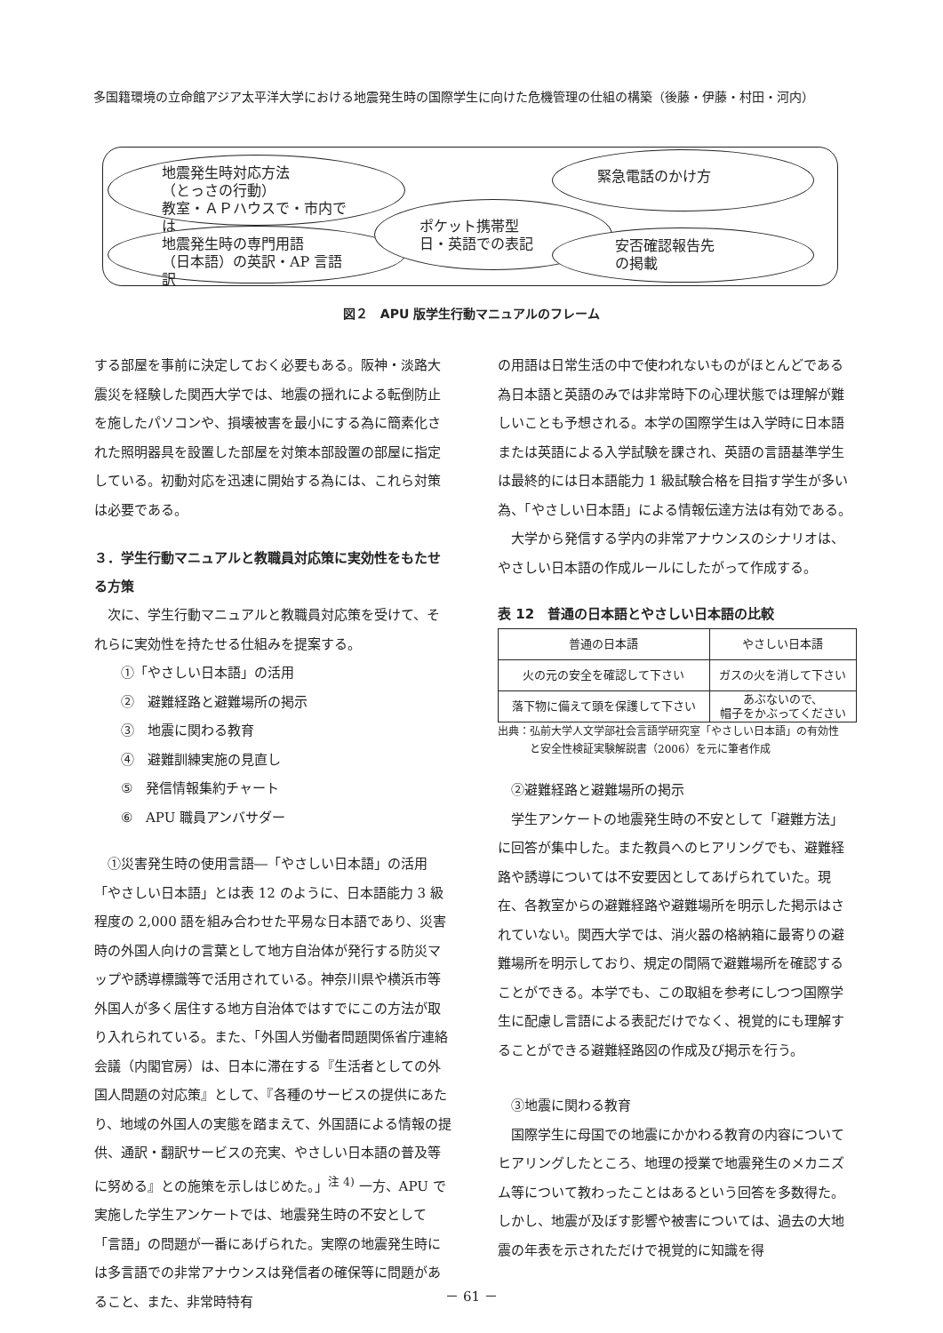多国籍環境の立命館アジア太平洋大学における地震発生時の国際学生に向けた危機管理の仕組の構築（後藤・伊藤・村田・河内）
地震発生時対応方法
（とっさの行動）
教室・ＡＰハウスで・市内では
地震発生時の専門用語
（日本語）の英訳・AP 言語訳
ポケット携帯型
日・英語での表記
緊急電話のかけ方
安否確認報告先
の掲載
図２　APU 版学生行動マニュアルのフレーム
する部屋を事前に決定しておく必要もある。阪神・淡路大震災を経験した関西大学では、地震の揺れによる転倒防止を施したパソコンや、損壊被害を最小にする為に簡素化された照明器具を設置した部屋を対策本部設置の部屋に指定している。初動対応を迅速に開始する為には、これら対策は必要である。
３．学生行動マニュアルと教職員対応策に実効性をもたせる方策
　次に、学生行動マニュアルと教職員対応策を受けて、それらに実効性を持たせる仕組みを提案する。
①「やさしい日本語」の活用
②　避難経路と避難場所の掲示
③　地震に関わる教育
④　避難訓練実施の見直し
⑤　発信情報集約チャート
⑥　APU 職員アンバサダー
　①災害発生時の使用言語―「やさしい日本語」の活用
「やさしい日本語」とは表 12 のように、日本語能力 3 級程度の 2,000 語を組み合わせた平易な日本語であり、災害時の外国人向けの言葉として地方自治体が発行する防災マップや誘導標識等で活用されている。神奈川県や横浜市等外国人が多く居住する地方自治体ではすでにこの方法が取り入れられている。また、「外国人労働者問題関係省庁連絡会議（内閣官房）は、日本に滞在する『生活者としての外国人問題の対応策』として、『各種のサービスの提供にあたり、地域の外国人の実態を踏まえて、外国語による情報の提供、通訳・翻訳サービスの充実、やさしい日本語の普及等に努める』との施策を示しはじめた。」<sup>注 4)</sup> 一方、APU で実施した学生アンケートでは、地震発生時の不安として「言語」の問題が一番にあげられた。実際の地震発生時には多言語での非常アナウンスは発信者の確保等に問題があること、また、非常時特有
の用語は日常生活の中で使われないものがほとんどである為日本語と英語のみでは非常時下の心理状態では理解が難しいことも予想される。本学の国際学生は入学時に日本語または英語による入学試験を課され、英語の言語基準学生は最終的には日本語能力 1 級試験合格を目指す学生が多い為、「やさしい日本語」による情報伝達方法は有効である。
　大学から発信する学内の非常アナウンスのシナリオは、やさしい日本語の作成ルールにしたがって作成する。
表 12　普通の日本語とやさしい日本語の比較
| 普通の日本語 | やさしい日本語 |
| 火の元の安全を確認して下さい | ガスの火を消して下さい |
| 落下物に備えて頭を保護して下さい | あぶないので、 帽子をかぶってください |
出典：弘前大学人文学部社会言語学研究室「やさしい日本語」の有効性
　　　と安全性検証実験解説書（2006）を元に筆者作成
　②避難経路と避難場所の掲示
　学生アンケートの地震発生時の不安として「避難方法」に回答が集中した。また教員へのヒアリングでも、避難経路や誘導については不安要因としてあげられていた。現在、各教室からの避難経路や避難場所を明示した掲示はされていない。関西大学では、消火器の格納箱に最寄りの避難場所を明示しており、規定の間隔で避難場所を確認することができる。本学でも、この取組を参考にしつつ国際学生に配慮し言語による表記だけでなく、視覚的にも理解することができる避難経路図の作成及び掲示を行う。
　③地震に関わる教育
　国際学生に母国での地震にかかわる教育の内容についてヒアリングしたところ、地理の授業で地震発生のメカニズム等について教わったことはあるという回答を多数得た。しかし、地震が及ぼす影響や被害については、過去の大地震の年表を示されただけで視覚的に知識を得
－ 61 －